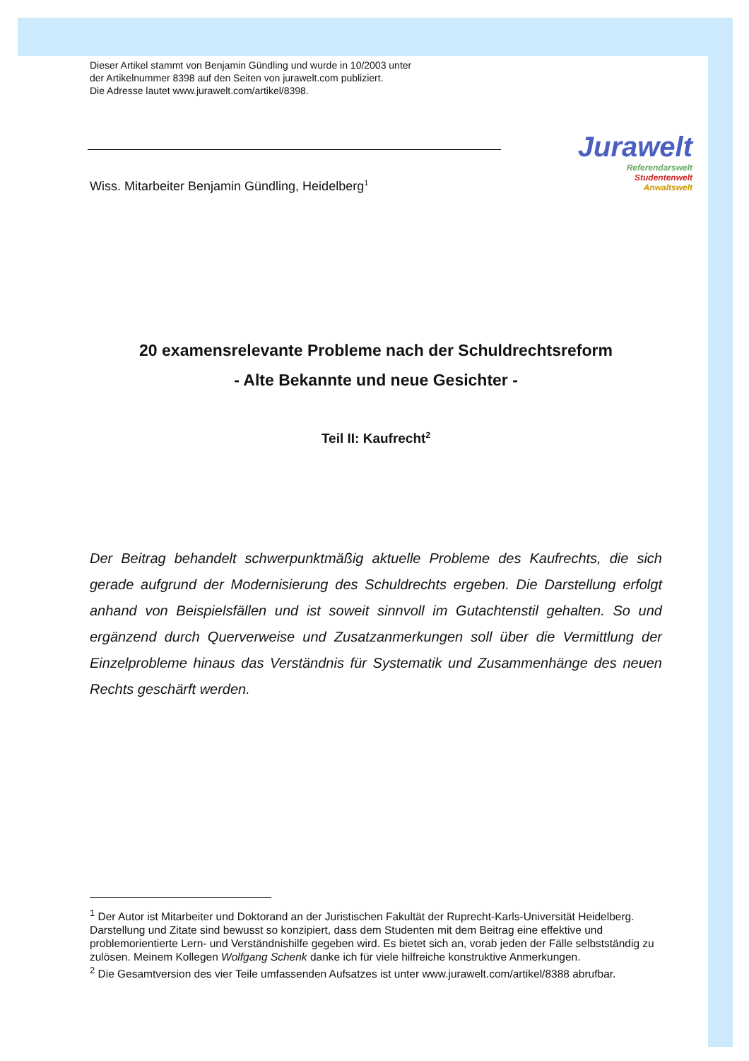Jurawelt
Referendarswelt
Studentenwelt
Anwaltswelt
Dieser Artikel stammt von Benjamin Gündling und wurde in 10/2003 unter
der Artikelnummer 8398 auf den Seiten von jurawelt.com publiziert.
Die Adresse lautet www.jurawelt.com/artikel/8398.
Wiss. Mitarbeiter Benjamin Gündling, Heidelberg<sup>1</sup>
20 examensrelevante Probleme nach der Schuldrechtsreform
- Alte Bekannte und neue Gesichter -
Teil II: Kaufrecht<sup>2</sup>
Der Beitrag behandelt schwerpunktmäßig aktuelle Probleme des Kaufrechts, die sich gerade aufgrund der Modernisierung des Schuldrechts ergeben. Die Darstellung erfolgt anhand von Beispielsfällen und ist soweit sinnvoll im Gutachtenstil gehalten. So und ergänzend durch Querverweise und Zusatzanmerkungen soll über die Vermittlung der Einzelprobleme hinaus das Verständnis für Systematik und Zusammenhänge des neuen Rechts geschärft werden.
<sup>1</sup> Der Autor ist Mitarbeiter und Doktorand an der Juristischen Fakultät der Ruprecht-Karls-Universität Heidelberg. Darstellung und Zitate sind bewusst so konzipiert, dass dem Studenten mit dem Beitrag eine effektive und problemorientierte Lern- und Verständnishilfe gegeben wird. Es bietet sich an, vorab jeden der Fälle selbstständig zu zulösen. Meinem Kollegen Wolfgang Schenk danke ich für viele hilfreiche konstruktive Anmerkungen.
<sup>2</sup> Die Gesamtversion des vier Teile umfassenden Aufsatzes ist unter www.jurawelt.com/artikel/8388 abrufbar.